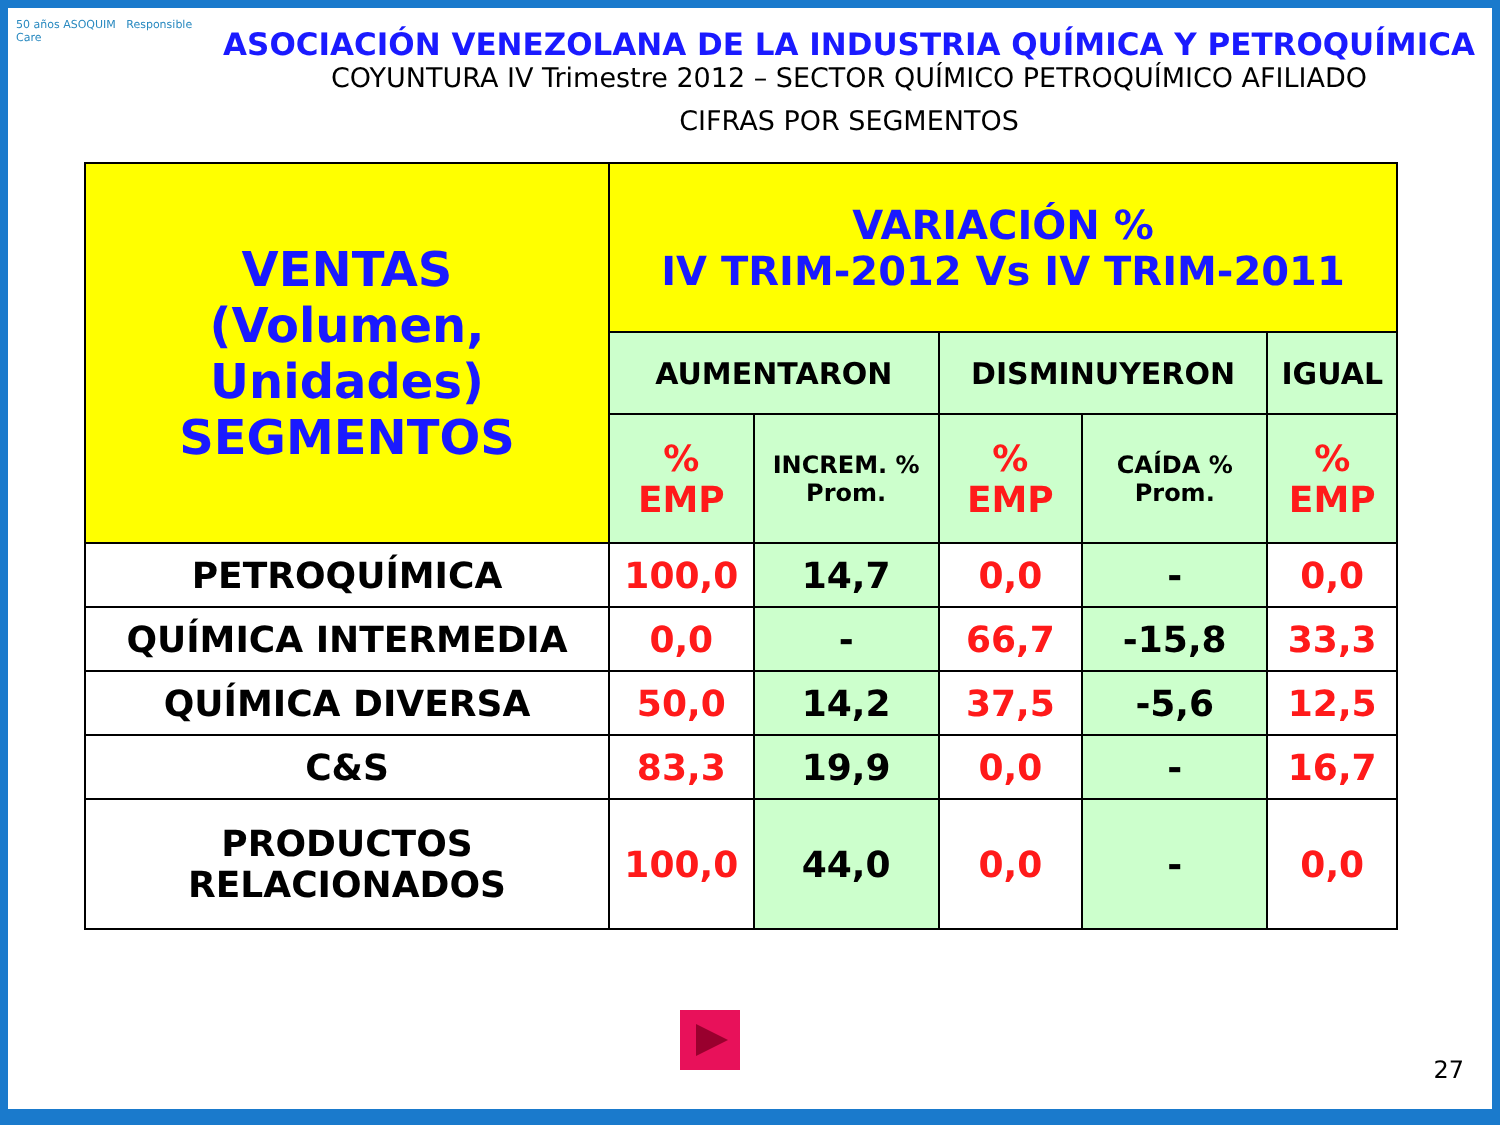50 años ASOQUIM Responsible Care
ASOCIACIÓN VENEZOLANA DE LA INDUSTRIA QUÍMICA Y PETROQUÍMICA
COYUNTURA IV Trimestre 2012 – SECTOR QUÍMICO PETROQUÍMICO AFILIADO
CIFRAS POR SEGMENTOS
| VENTAS (Volumen, Unidades) SEGMENTOS | VARIACIÓN % IV TRIM-2012 Vs IV TRIM-2011 | | | | |
| --- | --- | --- | --- | --- | --- |
| | AUMENTARON | | DISMINUYERON | | IGUAL |
| | % EMP | INCREM. % Prom. | % EMP | CAÍDA % Prom. | % EMP |
| PETROQUÍMICA | 100,0 | 14,7 | 0,0 | - | 0,0 |
| QUÍMICA INTERMEDIA | 0,0 | - | 66,7 | -15,8 | 33,3 |
| QUÍMICA DIVERSA | 50,0 | 14,2 | 37,5 | -5,6 | 12,5 |
| C&S | 83,3 | 19,9 | 0,0 | - | 16,7 |
| PRODUCTOS RELACIONADOS | 100,0 | 44,0 | 0,0 | - | 0,0 |
27